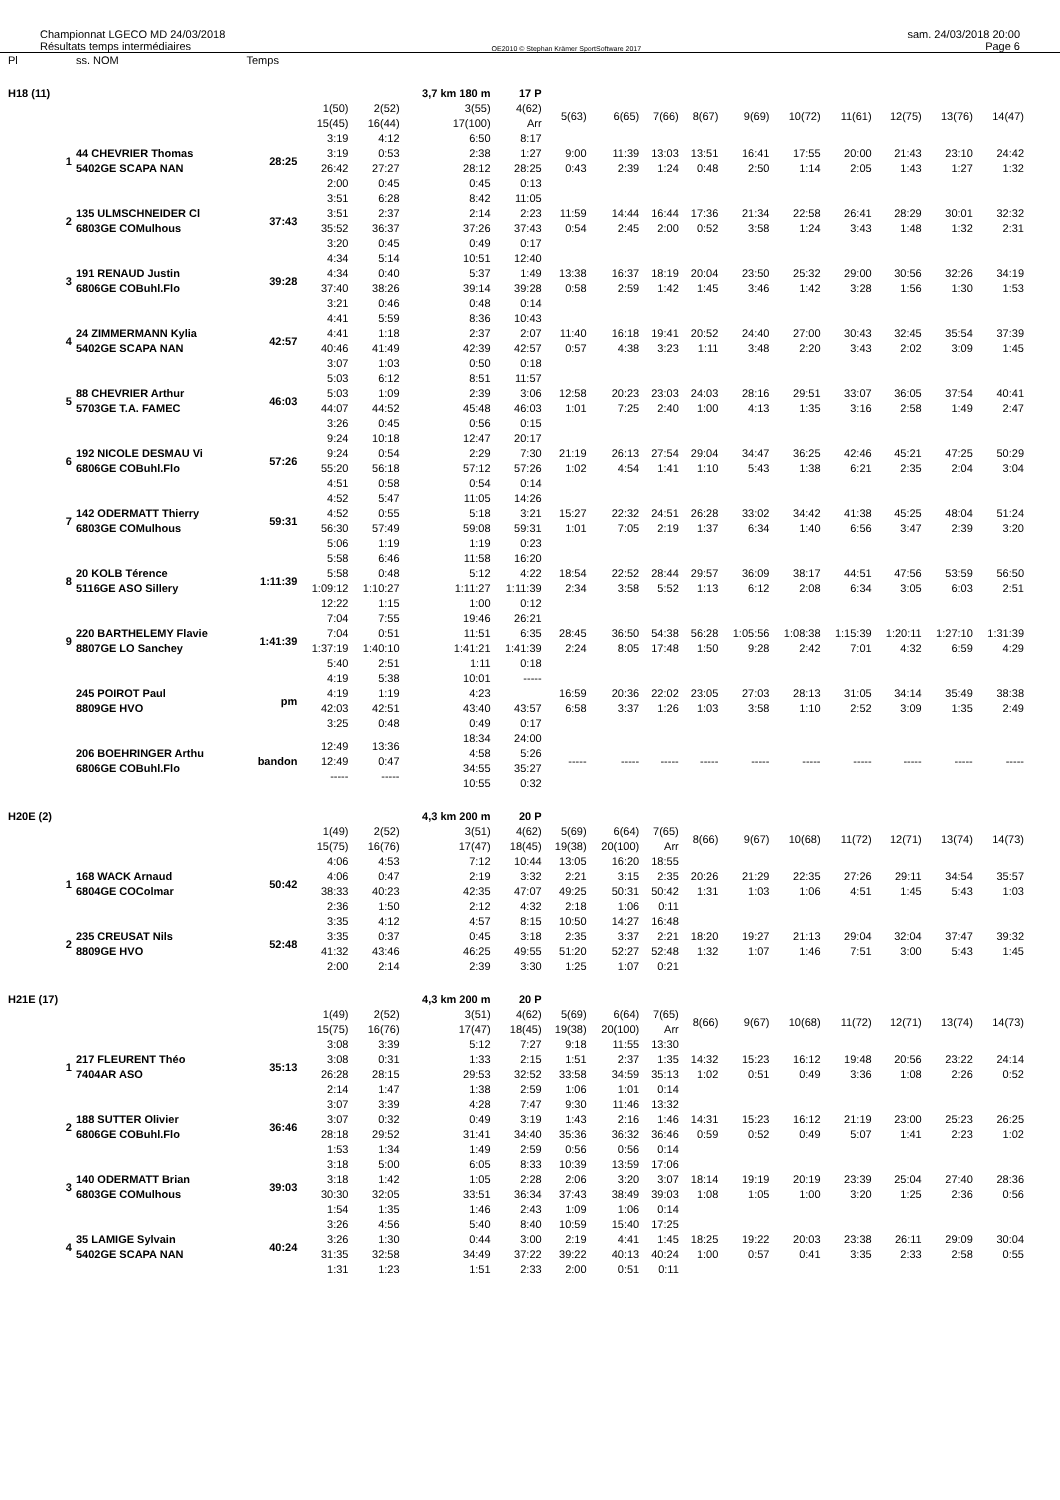Championnat LGECO MD 24/03/2018
Résultats temps intermédiaires
OE2010 © Stephan Krämer SportSoftware 2017
sam. 24/03/2018 20:00
Page 6
| Pl | ss. NOM | Temps | | | | | | | | | | | | | | |
| H18 (11) | | | | | 3,7 km 180 m | 17 P | | | | | | | | | | |
| | | | 1(50) 15(45) | 2(52) 16(44) | 3(55) 17(100) | 4(62) Arr | 5(63) | 6(65) | 7(66) | 8(67) | 9(69) | 10(72) | 11(61) | 12(75) | 13(76) | 14(47) |
| 1 | 44 CHEVRIER Thomas 5402GE SCAPA NAN | 28:25 | 3:19 3:19 26:42 2:00 | 4:12 0:53 27:27 0:45 | 6:50 2:38 28:12 0:45 | 8:17 1:27 28:25 0:13 | 9:00 0:43 | 11:39 2:39 | 13:03 1:24 | 13:51 0:48 | 16:41 2:50 | 17:55 1:14 | 20:00 2:05 | 21:43 1:43 | 23:10 1:27 | 24:42 1:32 |
| 2 | 135 ULMSCHNEIDER Cl 6803GE COMulhous | 37:43 | 3:51 3:51 35:52 3:20 | 6:28 2:37 36:37 0:45 | 8:42 2:14 37:26 0:49 | 11:05 2:23 37:43 0:17 | 11:59 0:54 | 14:44 2:45 | 16:44 2:00 | 17:36 0:52 | 21:34 3:58 | 22:58 1:24 | 26:41 3:43 | 28:29 1:48 | 30:01 1:32 | 32:32 2:31 |
| 3 | 191 RENAUD Justin 6806GE COBuhl.Flo | 39:28 | 4:34 4:34 37:40 3:21 | 5:14 0:40 38:26 0:46 | 10:51 5:37 39:14 0:48 | 12:40 1:49 39:28 0:14 | 13:38 0:58 | 16:37 2:59 | 18:19 1:42 | 20:04 1:45 | 23:50 3:46 | 25:32 1:42 | 29:00 3:28 | 30:56 1:56 | 32:26 1:30 | 34:19 1:53 |
| 4 | 24 ZIMMERMANN Kylia 5402GE SCAPA NAN | 42:57 | 4:41 4:41 40:46 3:07 | 5:59 1:18 41:49 1:03 | 8:36 2:37 42:39 0:50 | 10:43 2:07 42:57 0:18 | 11:40 0:57 | 16:18 4:38 | 19:41 3:23 | 20:52 1:11 | 24:40 3:48 | 27:00 2:20 | 30:43 3:43 | 32:45 2:02 | 35:54 3:09 | 37:39 1:45 |
| 5 | 88 CHEVRIER Arthur 5703GE T.A. FAMEC | 46:03 | 5:03 5:03 44:07 3:26 | 6:12 1:09 44:52 0:45 | 8:51 2:39 45:48 0:56 | 11:57 3:06 46:03 0:15 | 12:58 1:01 | 20:23 7:25 | 23:03 2:40 | 24:03 1:00 | 28:16 4:13 | 29:51 1:35 | 33:07 3:16 | 36:05 2:58 | 37:54 1:49 | 40:41 2:47 |
| 6 | 192 NICOLE DESMAU Vi 6806GE COBuhl.Flo | 57:26 | 9:24 9:24 55:20 4:51 | 10:18 0:54 56:18 0:58 | 12:47 2:29 57:12 0:54 | 20:17 7:30 57:26 0:14 | 21:19 1:02 | 26:13 4:54 | 27:54 1:41 | 29:04 1:10 | 34:47 5:43 | 36:25 1:38 | 42:46 6:21 | 45:21 2:35 | 47:25 2:04 | 50:29 3:04 |
| 7 | 142 ODERMATT Thierry 6803GE COMulhous | 59:31 | 4:52 4:52 56:30 5:06 | 5:47 0:55 57:49 1:19 | 11:05 5:18 59:08 1:19 | 14:26 3:21 59:31 0:23 | 15:27 1:01 | 22:32 7:05 | 24:51 2:19 | 26:28 1:37 | 33:02 6:34 | 34:42 1:40 | 41:38 6:56 | 45:25 3:47 | 48:04 2:39 | 51:24 3:20 |
| 8 | 20 KOLB Térence 5116GE ASO Sillery | 1:11:39 | 5:58 5:58 1:09:12 12:22 | 6:46 0:48 1:10:27 1:15 | 11:58 5:12 1:11:27 1:00 | 16:20 4:22 1:11:39 0:12 | 18:54 2:34 | 22:52 3:58 | 28:44 5:52 | 29:57 1:13 | 36:09 6:12 | 38:17 2:08 | 44:51 6:34 | 47:56 3:05 | 53:59 6:03 | 56:50 2:51 |
| 9 | 220 BARTHELEMY Flavie 8807GE LO Sanchey | 1:41:39 | 7:04 7:04 1:37:19 5:40 | 7:55 0:51 1:40:10 2:51 | 19:46 11:51 1:41:21 1:11 | 26:21 6:35 1:41:39 0:18 | 28:45 2:24 | 36:50 8:05 | 54:38 17:48 | 56:28 1:50 | 1:05:56 9:28 | 1:08:38 2:42 | 1:15:39 7:01 | 1:20:11 4:32 | 1:27:10 6:59 | 1:31:39 4:29 |
| | 245 POIROT Paul 8809GE HVO | pm | 4:19 4:19 42:03 3:25 | 5:38 1:19 42:51 0:48 | 10:01 4:23 43:40 0:49 | ----- 43:57 0:17 | 16:59 6:58 | 20:36 3:37 | 22:02 1:26 | 23:05 1:03 | 27:03 3:58 | 28:13 1:10 | 31:05 2:52 | 34:14 3:09 | 35:49 1:35 | 38:38 2:49 |
| | 206 BOEHRINGER Arthu 6806GE COBuhl.Flo | bandon | 12:49 12:49 ----- | 13:36 0:47 ----- | 18:34 4:58 34:55 10:55 | 24:00 5:26 35:27 0:32 | ----- | ----- | ----- | ----- | ----- | ----- | ----- | ----- | ----- | ----- |
| H20E (2) | | | | | 4,3 km 200 m | 20 P | | | | | | | | | | |
| | | | 1(49) 15(75) | 2(52) 16(76) | 3(51) 17(47) | 4(62) 18(45) | 5(69) 19(38) | 6(64) 20(100) | 7(65) Arr | 8(66) | 9(67) | 10(68) | 11(72) | 12(71) | 13(74) | 14(73) |
| 1 | 168 WACK Arnaud 6804GE COColmar | 50:42 | 4:06 4:06 38:33 2:36 | 4:53 0:47 40:23 1:50 | 7:12 2:19 42:35 2:12 | 10:44 3:32 47:07 4:32 | 13:05 2:21 49:25 2:18 | 16:20 3:15 50:31 1:06 | 18:55 2:35 50:42 0:11 | 20:26 1:31 | 21:29 1:03 | 22:35 1:06 | 27:26 4:51 | 29:11 1:45 | 34:54 5:43 | 35:57 1:03 |
| 2 | 235 CREUSAT Nils 8809GE HVO | 52:48 | 3:35 3:35 41:32 2:00 | 4:12 0:37 43:46 2:14 | 4:57 0:45 46:25 2:39 | 8:15 3:18 49:55 3:30 | 10:50 2:35 51:20 1:25 | 14:27 3:37 52:27 1:07 | 16:48 2:21 52:48 0:21 | 18:20 1:32 | 19:27 1:07 | 21:13 1:46 | 29:04 7:51 | 32:04 3:00 | 37:47 5:43 | 39:32 1:45 |
| H21E (17) | | | | | 4,3 km 200 m | 20 P | | | | | | | | | | |
| | | | 1(49) 15(75) | 2(52) 16(76) | 3(51) 17(47) | 4(62) 18(45) | 5(69) 19(38) | 6(64) 20(100) | 7(65) Arr | 8(66) | 9(67) | 10(68) | 11(72) | 12(71) | 13(74) | 14(73) |
| 1 | 217 FLEURENT Théo 7404AR ASO | 35:13 | 3:08 3:08 26:28 2:14 | 3:39 0:31 28:15 1:47 | 5:12 1:33 29:53 1:38 | 7:27 2:15 32:52 2:59 | 9:18 1:51 33:58 1:06 | 11:55 2:37 34:59 1:01 | 13:30 1:35 35:13 0:14 | 14:32 1:02 | 15:23 0:51 | 16:12 0:49 | 19:48 3:36 | 20:56 1:08 | 23:22 2:26 | 24:14 0:52 |
| 2 | 188 SUTTER Olivier 6806GE COBuhl.Flo | 36:46 | 3:07 3:07 28:18 1:53 | 3:39 0:32 29:52 1:34 | 4:28 0:49 31:41 1:49 | 7:47 3:19 34:40 2:59 | 9:30 1:43 35:36 0:56 | 11:46 2:16 36:32 0:56 | 13:32 1:46 36:46 0:14 | 14:31 0:59 | 15:23 0:52 | 16:12 0:49 | 21:19 5:07 | 23:00 1:41 | 25:23 2:23 | 26:25 1:02 |
| 3 | 140 ODERMATT Brian 6803GE COMulhous | 39:03 | 3:18 3:18 30:30 1:54 | 5:00 1:42 32:05 1:35 | 6:05 1:05 33:51 1:46 | 8:33 2:28 36:34 2:43 | 10:39 2:06 37:43 1:09 | 13:59 3:20 38:49 1:06 | 17:06 3:07 39:03 0:14 | 18:14 1:08 | 19:19 1:05 | 20:19 1:00 | 23:39 3:20 | 25:04 1:25 | 27:40 2:36 | 28:36 0:56 |
| 4 | 35 LAMIGE Sylvain 5402GE SCAPA NAN | 40:24 | 3:26 3:26 31:35 1:31 | 4:56 1:30 32:58 1:23 | 5:40 0:44 34:49 1:51 | 8:40 3:00 37:22 2:33 | 10:59 2:19 39:22 2:00 | 15:40 4:41 40:13 0:51 | 17:25 1:45 40:24 0:11 | 18:25 1:00 | 19:22 0:57 | 20:03 0:41 | 23:38 3:35 | 26:11 2:33 | 29:09 2:58 | 30:04 0:55 |